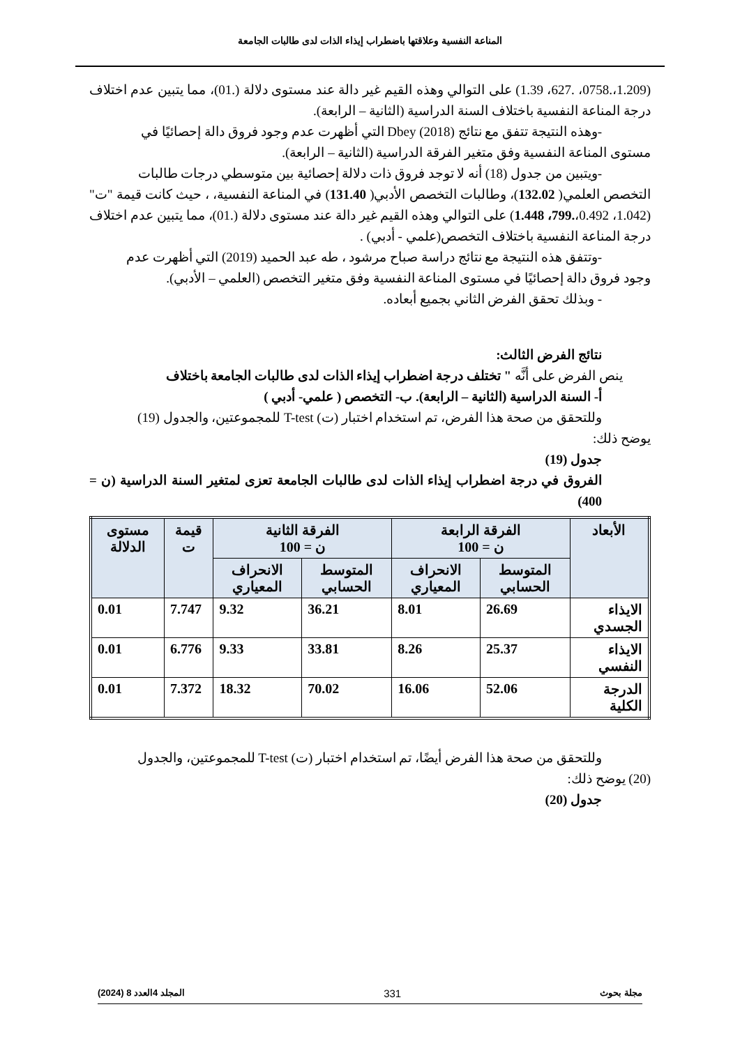المناعة النفسية وعلاقتها باضطراب إيذاء الذات لدى طالبات الجامعة
(1.209،.0758، .627، 1.39) على التوالي وهذه القيم غير دالة عند مستوى دلالة (.01)، مما يتبين عدم اختلاف درجة المناعة النفسية باختلاف السنة الدراسية (الثانية – الرابعة).
-وهذه النتيجة تتفق مع نتائج (2018) Dbey التي أظهرت عدم وجود فروق دالة إحصائيًا في
مستوى المناعة النفسية وفق متغير الفرقة الدراسية (الثانية – الرابعة).
-ويتبين من جدول (18) أنه لا توجد فروق ذات دلالة إحصائية بين متوسطي درجات طالبات
التخصص العلمي( 132.02)، وطالبات التخصص الأدبي( 131.40) في المناعة النفسية، ، حيث كانت قيمة "ت" (1.042، 0.492،.799، 1.448) على التوالي وهذه القيم غير دالة عند مستوى دلالة (.01)، مما يتبين عدم اختلاف درجة المناعة النفسية باختلاف التخصص(علمي - أدبي) .
-وتتفق هذه النتيجة مع نتائج دراسة صباح مرشود ، طه عبد الحميد (2019) التي أظهرت عدم
وجود فروق دالة إحصائيًا في مستوى المناعة النفسية وفق متغير التخصص (العلمي – الأدبي).
- وبذلك تحقق الفرض الثاني بجميع أبعاده.
نتائج الفرض الثالث:
ينص الفرض على أنَّه " تختلف درجة اضطراب إيذاء الذات لدى طالبات الجامعة باختلاف
أ- السنة الدراسية (الثانية – الرابعة). ب- التخصص ( علمي- أدبي )
وللتحقق من صحة هذا الفرض، تم استخدام اختبار (ت) T-test للمجموعتين، والجدول (19)
يوضح ذلك:
جدول (19)
الفروق في درجة اضطراب إيذاء الذات لدى طالبات الجامعة تعزى لمتغير السنة الدراسية (ن = 400)
| الأبعاد | الفرقة الرابعة ن = 100 | | الفرقة الثانية ن = 100 | | قيمة ت | مستوى الدلالة |
| --- | --- | --- | --- | --- | --- | --- |
| | المتوسط الحسابي | الانحراف المعياري | المتوسط الحسابي | الانحراف المعياري | | |
| الايذاء الجسدي | 26.69 | 8.01 | 36.21 | 9.32 | 7.747 | 0.01 |
| الايذاء النفسي | 25.37 | 8.26 | 33.81 | 9.33 | 6.776 | 0.01 |
| الدرجة الكلية | 52.06 | 16.06 | 70.02 | 18.32 | 7.372 | 0.01 |
وللتحقق من صحة هذا الفرض أيضًا، تم استخدام اختبار (ت) T-test للمجموعتين، والجدول
(20) يوضح ذلك:
جدول (20)
مجلة بحوث 331 المجلد 4العدد 8 (2024)